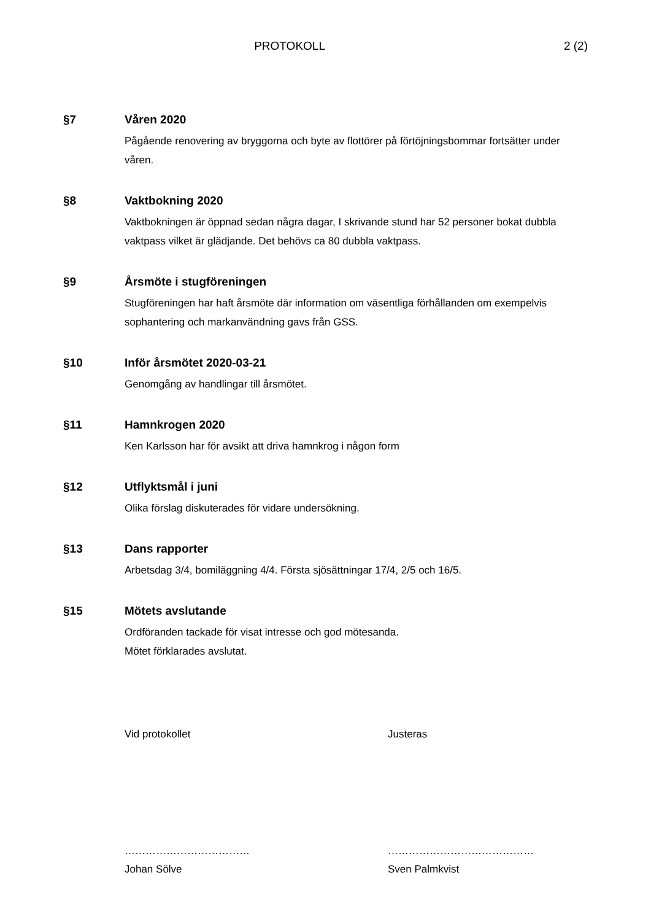PROTOKOLL 2 (2)
§7 Våren 2020
Pågående renovering av bryggorna och byte av flottörer på förtöjningsbommar fortsätter under våren.
§8 Vaktbokning 2020
Vaktbokningen är öppnad sedan några dagar, I skrivande stund har 52 personer bokat dubbla vaktpass vilket är glädjande. Det behövs ca 80 dubbla vaktpass.
§9 Årsmöte i stugföreningen
Stugföreningen har haft årsmöte där information om väsentliga förhållanden om exempelvis sophantering och markanvändning gavs från GSS.
§10 Inför årsmötet 2020-03-21
Genomgång av handlingar till årsmötet.
§11 Hamnkrogen 2020
Ken Karlsson har för avsikt att driva hamnkrog i någon form
§12 Utflyktsmål i juni
Olika förslag diskuterades för vidare undersökning.
§13 Dans rapporter
Arbetsdag 3/4, bomiläggning 4/4. Första sjösättningar 17/4, 2/5 och 16/5.
§15 Mötets avslutande
Ordföranden tackade för visat intresse och god mötesanda.
Mötet förklarades avslutat.
Vid protokollet Justeras
………………………………
Johan Sölve
……………………………………
Sven Palmkvist